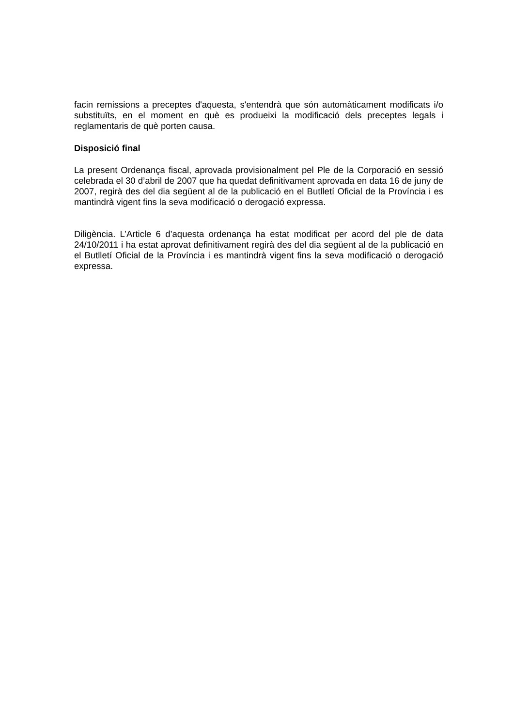facin remissions a preceptes d'aquesta, s'entendrà que són automàticament modificats i/o substituïts, en el moment en què es produeixi la modificació dels preceptes legals i reglamentaris de què porten causa.
Disposició final
La present Ordenança fiscal, aprovada provisionalment pel Ple de la Corporació en sessió celebrada el 30 d’abril de 2007 que ha quedat definitivament aprovada en data 16 de juny de 2007, regirà des del dia següent al de la publicació en el Butlletí Oficial de la Província i es mantindrà vigent fins la seva modificació o derogació expressa.
Diligència. L’Article 6 d’aquesta ordenança ha estat modificat per acord del ple de data 24/10/2011 i ha estat aprovat definitivament regirà des del dia següent al de la publicació en el Butlletí Oficial de la Província i es mantindrà vigent fins la seva modificació o derogació expressa.